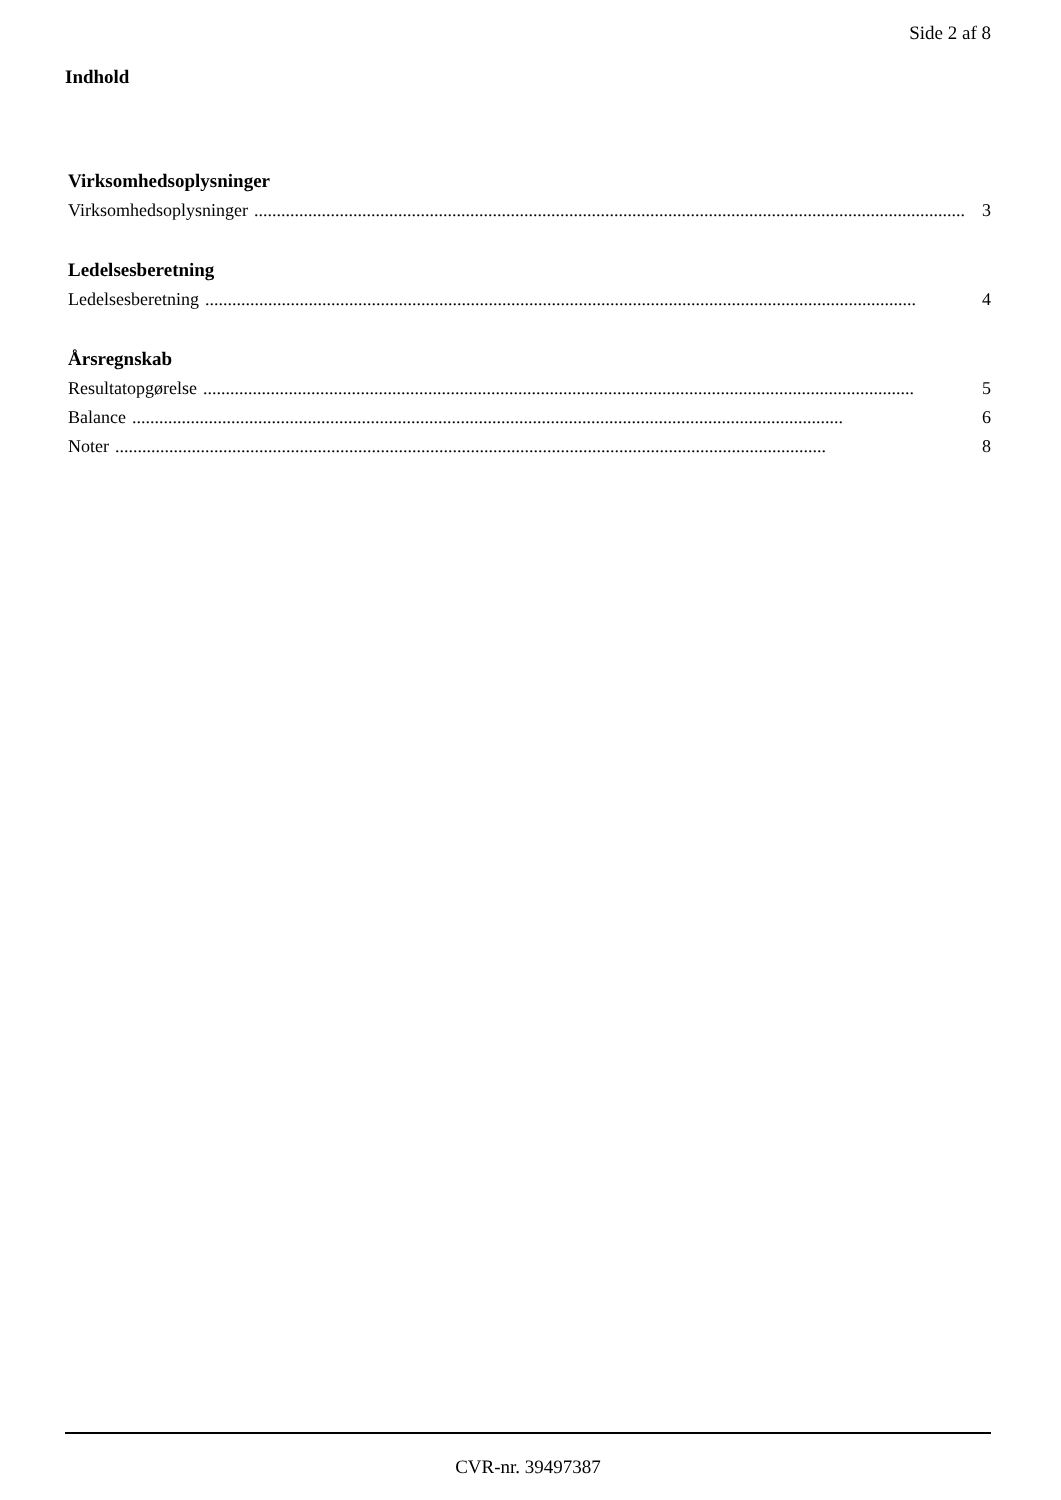Side 2 af 8
Indhold
Virksomhedsoplysninger
Virksomhedsoplysninger.............................................................................................................................................................. 3
Ledelsesberetning
Ledelsesberetning.............................................................................................................................................................. 4
Årsregnskab
Resultatopgørelse.............................................................................................................................................................. 5
Balance.............................................................................................................................................................. 6
Noter.............................................................................................................................................................. 8
CVR-nr. 39497387